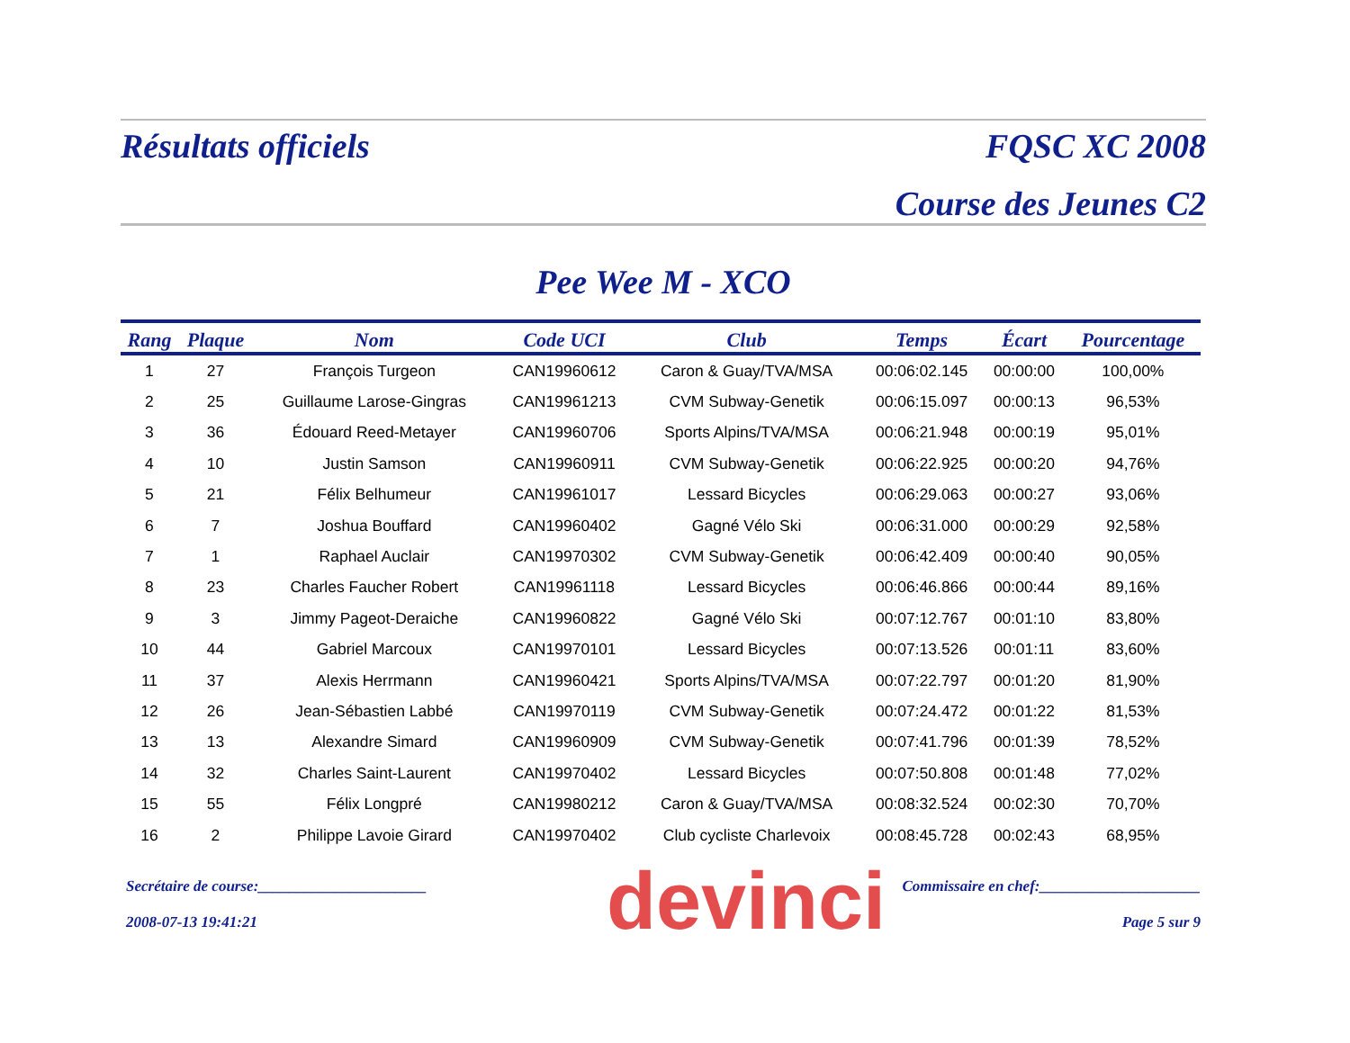Résultats officiels FQSC XC 2008
Course des Jeunes C2
Pee Wee M - XCO
| Rang | Plaque | Nom | Code UCI | Club | Temps | Écart | Pourcentage |
| --- | --- | --- | --- | --- | --- | --- | --- |
| 1 | 27 | François Turgeon | CAN19960612 | Caron & Guay/TVA/MSA | 00:06:02.145 | 00:00:00 | 100,00% |
| 2 | 25 | Guillaume Larose-Gingras | CAN19961213 | CVM Subway-Genetik | 00:06:15.097 | 00:00:13 | 96,53% |
| 3 | 36 | Édouard Reed-Metayer | CAN19960706 | Sports Alpins/TVA/MSA | 00:06:21.948 | 00:00:19 | 95,01% |
| 4 | 10 | Justin Samson | CAN19960911 | CVM Subway-Genetik | 00:06:22.925 | 00:00:20 | 94,76% |
| 5 | 21 | Félix Belhumeur | CAN19961017 | Lessard Bicycles | 00:06:29.063 | 00:00:27 | 93,06% |
| 6 | 7 | Joshua Bouffard | CAN19960402 | Gagné Vélo Ski | 00:06:31.000 | 00:00:29 | 92,58% |
| 7 | 1 | Raphael Auclair | CAN19970302 | CVM Subway-Genetik | 00:06:42.409 | 00:00:40 | 90,05% |
| 8 | 23 | Charles Faucher Robert | CAN19961118 | Lessard Bicycles | 00:06:46.866 | 00:00:44 | 89,16% |
| 9 | 3 | Jimmy Pageot-Deraiche | CAN19960822 | Gagné Vélo Ski | 00:07:12.767 | 00:01:10 | 83,80% |
| 10 | 44 | Gabriel Marcoux | CAN19970101 | Lessard Bicycles | 00:07:13.526 | 00:01:11 | 83,60% |
| 11 | 37 | Alexis Herrmann | CAN19960421 | Sports Alpins/TVA/MSA | 00:07:22.797 | 00:01:20 | 81,90% |
| 12 | 26 | Jean-Sébastien Labbé | CAN19970119 | CVM Subway-Genetik | 00:07:24.472 | 00:01:22 | 81,53% |
| 13 | 13 | Alexandre Simard | CAN19960909 | CVM Subway-Genetik | 00:07:41.796 | 00:01:39 | 78,52% |
| 14 | 32 | Charles Saint-Laurent | CAN19970402 | Lessard Bicycles | 00:07:50.808 | 00:01:48 | 77,02% |
| 15 | 55 | Félix Longpré | CAN19980212 | Caron & Guay/TVA/MSA | 00:08:32.524 | 00:02:30 | 70,70% |
| 16 | 2 | Philippe Lavoie Girard | CAN19970402 | Club cycliste Charlevoix | 00:08:45.728 | 00:02:43 | 68,95% |
devinci
Secrétaire de course:______________________ Commissaire en chef:_____________________
2008-07-13 19:41:21 Page 5 sur 9